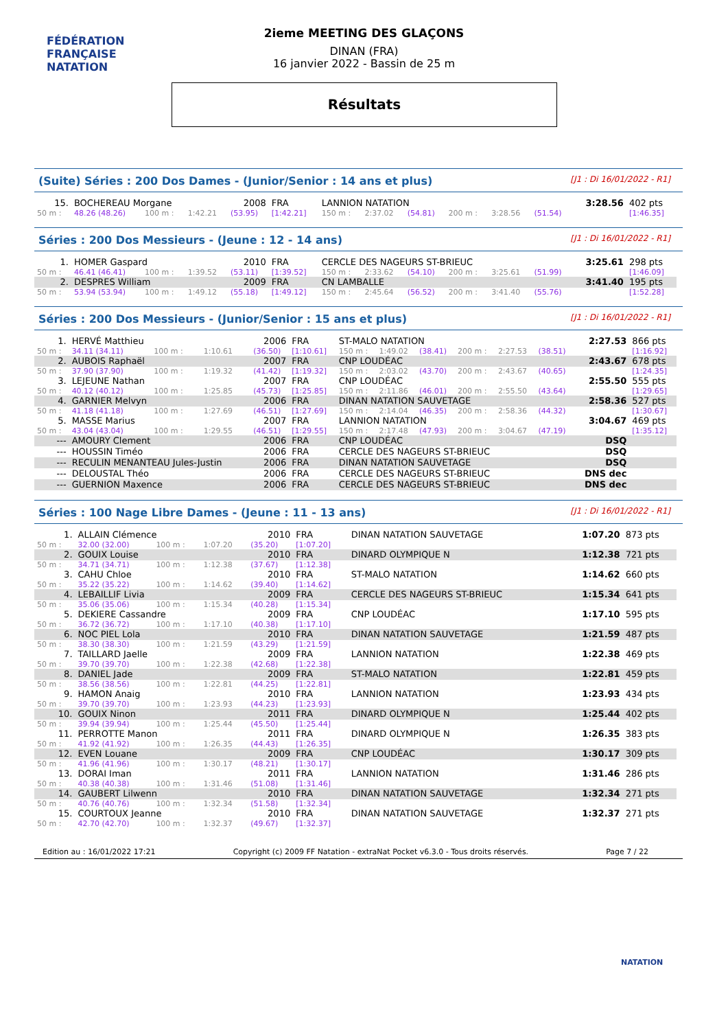FÉDÉRATION FRANÇAISE
NATATION
2ieme MEETING DES GLAÇONS
DINAN (FRA)
16 janvier 2022 - Bassin de 25 m
Résultats
(Suite) Séries : 200 Dos Dames - (Junior/Senior : 14 ans et plus) [J1 : Di 16/01/2022 - R1]
| 15. | BOCHEREAU Morgane | | | 2008 | FRA | LANNION NATATION | | | | | | 3:28.56 | 402 pts |
| 50 m : | 48.26 (48.26) | 100 m : | 1:42.21 | (53.95) | [1:42.21] | 150 m : | 2:37.02 | (54.81) | 200 m : | 3:28.56 | (51.54) | | [1:46.35] |
Séries : 200 Dos Messieurs - (Jeune : 12 - 14 ans) [J1 : Di 16/01/2022 - R1]
| 1. | HOMER Gaspard | | | 2010 | FRA | CERCLE DES NAGEURS ST-BRIEUC | | | | | | 3:25.61 | 298 pts |
| 50 m : | 46.41 (46.41) | 100 m : | 1:39.52 | (53.11) | [1:39.52] | 150 m : | 2:33.62 | (54.10) | 200 m : | 3:25.61 | (51.99) | | [1:46.09] |
| 2. | DESPRES William | | | 2009 | FRA | CN LAMBALLE | | | | | | 3:41.40 | 195 pts |
| 50 m : | 53.94 (53.94) | 100 m : | 1:49.12 | (55.18) | [1:49.12] | 150 m : | 2:45.64 | (56.52) | 200 m : | 3:41.40 | (55.76) | | [1:52.28] |
Séries : 200 Dos Messieurs - (Junior/Senior : 15 ans et plus) [J1 : Di 16/01/2022 - R1]
| 1. | HERVÉ Matthieu | | | 2006 | FRA | ST-MALO NATATION | | | | | | 2:27.53 | 866 pts |
| 50 m : | 34.11 (34.11) | 100 m : | 1:10.61 | (36.50) | [1:10.61] | 150 m : | 1:49.02 | (38.41) | 200 m : | 2:27.53 | (38.51) | | [1:16.92] |
| 2. | AUBOIS Raphaël | | | 2007 | FRA | CNP LOUDÉAC | | | | | | 2:43.67 | 678 pts |
| 50 m : | 37.90 (37.90) | 100 m : | 1:19.32 | (41.42) | [1:19.32] | 150 m : | 2:03.02 | (43.70) | 200 m : | 2:43.67 | (40.65) | | [1:24.35] |
| 3. | LEJEUNE Nathan | | | 2007 | FRA | CNP LOUDÉAC | | | | | | 2:55.50 | 555 pts |
| 50 m : | 40.12 (40.12) | 100 m : | 1:25.85 | (45.73) | [1:25.85] | 150 m : | 2:11.86 | (46.01) | 200 m : | 2:55.50 | (43.64) | | [1:29.65] |
| 4. | GARNIER Melvyn | | | 2006 | FRA | DINAN NATATION SAUVETAGE | | | | | | 2:58.36 | 527 pts |
| 50 m : | 41.18 (41.18) | 100 m : | 1:27.69 | (46.51) | [1:27.69] | 150 m : | 2:14.04 | (46.35) | 200 m : | 2:58.36 | (44.32) | | [1:30.67] |
| 5. | MASSE Marius | | | 2007 | FRA | LANNION NATATION | | | | | | 3:04.67 | 469 pts |
| 50 m : | 43.04 (43.04) | 100 m : | 1:29.55 | (46.51) | [1:29.55] | 150 m : | 2:17.48 | (47.93) | 200 m : | 3:04.67 | (47.19) | | [1:35.12] |
| --- | AMOURY Clement | | | 2006 | FRA | CNP LOUDÉAC | | | | | | DSQ | |
| --- | HOUSSIN Timéo | | | 2006 | FRA | CERCLE DES NAGEURS ST-BRIEUC | | | | | | DSQ | |
| --- | RECULIN MENANTEAU Jules-Justin | | | 2006 | FRA | DINAN NATATION SAUVETAGE | | | | | | DSQ | |
| --- | DELOUSTAL Théo | | | 2006 | FRA | CERCLE DES NAGEURS ST-BRIEUC | | | | | | DNS dec | |
| --- | GUERNION Maxence | | | 2006 | FRA | CERCLE DES NAGEURS ST-BRIEUC | | | | | | DNS dec | |
Séries : 100 Nage Libre Dames - (Jeune : 11 - 13 ans) [J1 : Di 16/01/2022 - R1]
| 1. | ALLAIN Clémence | | | 2010 | FRA | DINAN NATATION SAUVETAGE | 1:07.20 | 873 pts |
| 50 m : | 32.00 (32.00) | 100 m : | 1:07.20 | (35.20) | [1:07.20] | | | |
| 2. | GOUIX Louise | | | 2010 | FRA | DINARD OLYMPIQUE N | 1:12.38 | 721 pts |
| 50 m : | 34.71 (34.71) | 100 m : | 1:12.38 | (37.67) | [1:12.38] | | | |
| 3. | CAHU Chloe | | | 2010 | FRA | ST-MALO NATATION | 1:14.62 | 660 pts |
| 50 m : | 35.22 (35.22) | 100 m : | 1:14.62 | (39.40) | [1:14.62] | | | |
| 4. | LEBAILLIF Livia | | | 2009 | FRA | CERCLE DES NAGEURS ST-BRIEUC | 1:15.34 | 641 pts |
| 50 m : | 35.06 (35.06) | 100 m : | 1:15.34 | (40.28) | [1:15.34] | | | |
| 5. | DEKIERE Cassandre | | | 2009 | FRA | CNP LOUDÉAC | 1:17.10 | 595 pts |
| 50 m : | 36.72 (36.72) | 100 m : | 1:17.10 | (40.38) | [1:17.10] | | | |
| 6. | NOC PIEL Lola | | | 2010 | FRA | DINAN NATATION SAUVETAGE | 1:21.59 | 487 pts |
| 50 m : | 38.30 (38.30) | 100 m : | 1:21.59 | (43.29) | [1:21.59] | | | |
| 7. | TAILLARD Jaelle | | | 2009 | FRA | LANNION NATATION | 1:22.38 | 469 pts |
| 50 m : | 39.70 (39.70) | 100 m : | 1:22.38 | (42.68) | [1:22.38] | | | |
| 8. | DANIEL Jade | | | 2009 | FRA | ST-MALO NATATION | 1:22.81 | 459 pts |
| 50 m : | 38.56 (38.56) | 100 m : | 1:22.81 | (44.25) | [1:22.81] | | | |
| 9. | HAMON Anaig | | | 2010 | FRA | LANNION NATATION | 1:23.93 | 434 pts |
| 50 m : | 39.70 (39.70) | 100 m : | 1:23.93 | (44.23) | [1:23.93] | | | |
| 10. | GOUIX Ninon | | | 2011 | FRA | DINARD OLYMPIQUE N | 1:25.44 | 402 pts |
| 50 m : | 39.94 (39.94) | 100 m : | 1:25.44 | (45.50) | [1:25.44] | | | |
| 11. | PERROTTE Manon | | | 2011 | FRA | DINARD OLYMPIQUE N | 1:26.35 | 383 pts |
| 50 m : | 41.92 (41.92) | 100 m : | 1:26.35 | (44.43) | [1:26.35] | | | |
| 12. | EVEN Louane | | | 2009 | FRA | CNP LOUDÉAC | 1:30.17 | 309 pts |
| 50 m : | 41.96 (41.96) | 100 m : | 1:30.17 | (48.21) | [1:30.17] | | | |
| 13. | DORAI Iman | | | 2011 | FRA | LANNION NATATION | 1:31.46 | 286 pts |
| 50 m : | 40.38 (40.38) | 100 m : | 1:31.46 | (51.08) | [1:31.46] | | | |
| 14. | GAUBERT Lilwenn | | | 2010 | FRA | DINAN NATATION SAUVETAGE | 1:32.34 | 271 pts |
| 50 m : | 40.76 (40.76) | 100 m : | 1:32.34 | (51.58) | [1:32.34] | | | |
| 15. | COURTOUX Jeanne | | | 2010 | FRA | DINAN NATATION SAUVETAGE | 1:32.37 | 271 pts |
| 50 m : | 42.70 (42.70) | 100 m : | 1:32.37 | (49.67) | [1:32.37] | | | |
Edition au : 16/01/2022 17:21 Copyright (c) 2009 FF Natation - extraNat Pocket v6.3.0 - Tous droits réservés. Page 7 / 22
NATATION